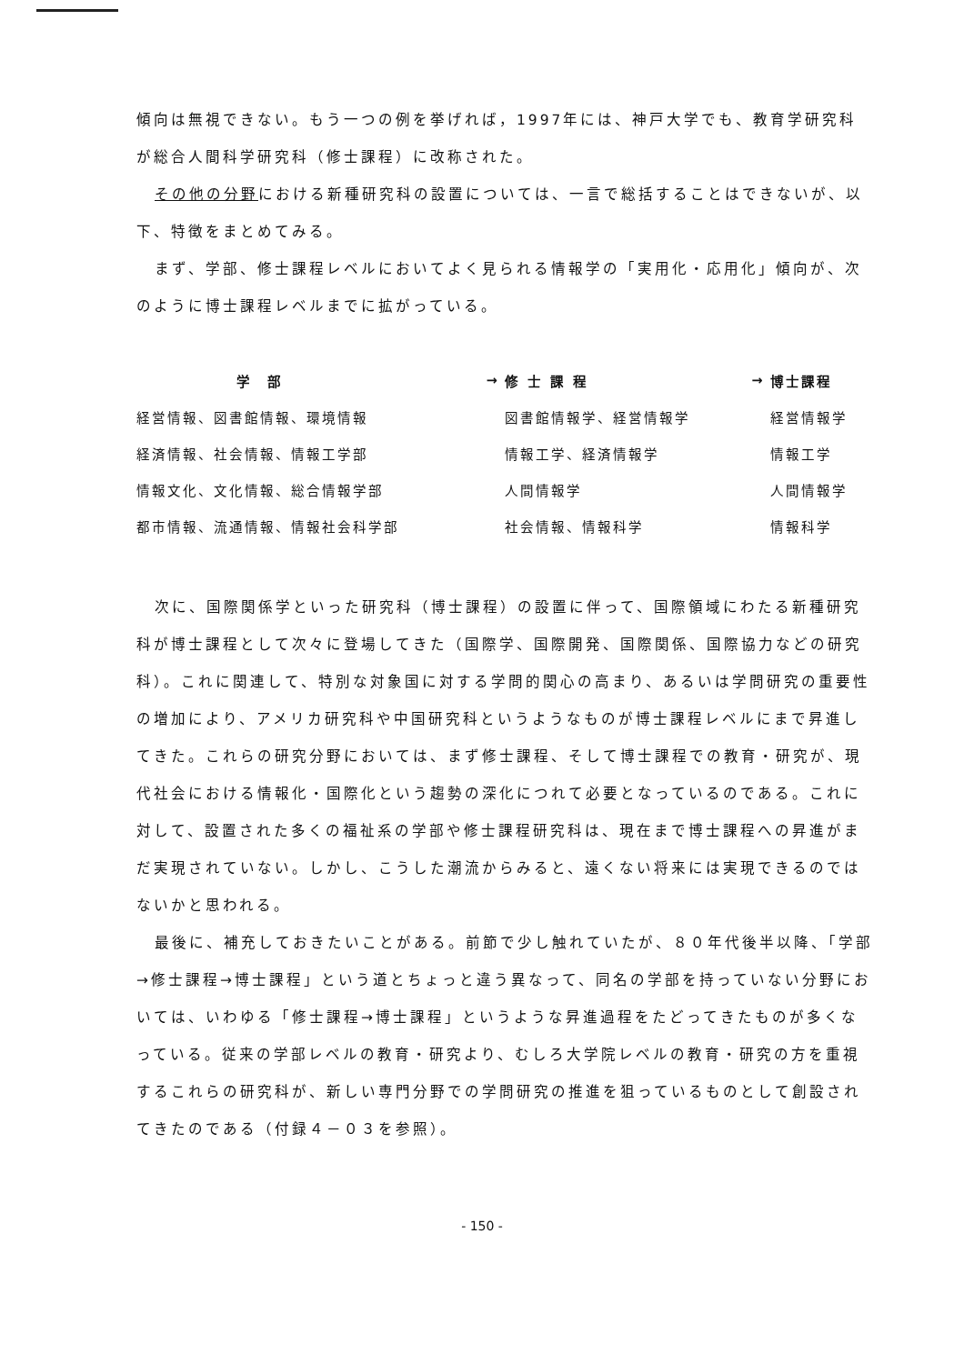傾向は無視できない。もう一つの例を挙げれば，1997年には、神戸大学でも、教育学研究科が総合人間科学研究科（修士課程）に改称された。
その他の分野における新種研究科の設置については、一言で総括することはできないが、以下、特徴をまとめてみる。
まず、学部、修士課程レベルにおいてよく見られる情報学の「実用化・応用化」傾向が、次のように博士課程レベルまでに拡がっている。
| 学 部 | → | 修 士 課 程 | → | 博士課程 |
| --- | --- | --- | --- | --- |
| 経営情報、図書館情報、環境情報 | | 図書館情報学、経営情報学 | | 経営情報学 |
| 経済情報、社会情報、情報工学部 | | 情報工学、経済情報学 | | 情報工学 |
| 情報文化、文化情報、総合情報学部 | | 人間情報学 | | 人間情報学 |
| 都市情報、流通情報、情報社会科学部 | | 社会情報、情報科学 | | 情報科学 |
次に、国際関係学といった研究科（博士課程）の設置に伴って、国際領域にわたる新種研究科が博士課程として次々に登場してきた（国際学、国際開発、国際関係、国際協力などの研究科）。これに関連して、特別な対象国に対する学問的関心の高まり、あるいは学問研究の重要性の増加により、アメリカ研究科や中国研究科というようなものが博士課程レベルにまで昇進してきた。これらの研究分野においては、まず修士課程、そして博士課程での教育・研究が、現代社会における情報化・国際化という趨勢の深化につれて必要となっているのである。これに対して、設置された多くの福祉系の学部や修士課程研究科は、現在まで博士課程への昇進がまだ実現されていない。しかし、こうした潮流からみると、遠くない将来には実現できるのではないかと思われる。
最後に、補充しておきたいことがある。前節で少し触れていたが、８０年代後半以降、「学部→修士課程→博士課程」という道とちょっと違う異なって、同名の学部を持っていない分野においては、いわゆる「修士課程→博士課程」というような昇進過程をたどってきたものが多くなっている。従来の学部レベルの教育・研究より、むしろ大学院レベルの教育・研究の方を重視するこれらの研究科が、新しい専門分野での学問研究の推進を狙っているものとして創設されてきたのである（付録４－０３を参照）。
- 150 -